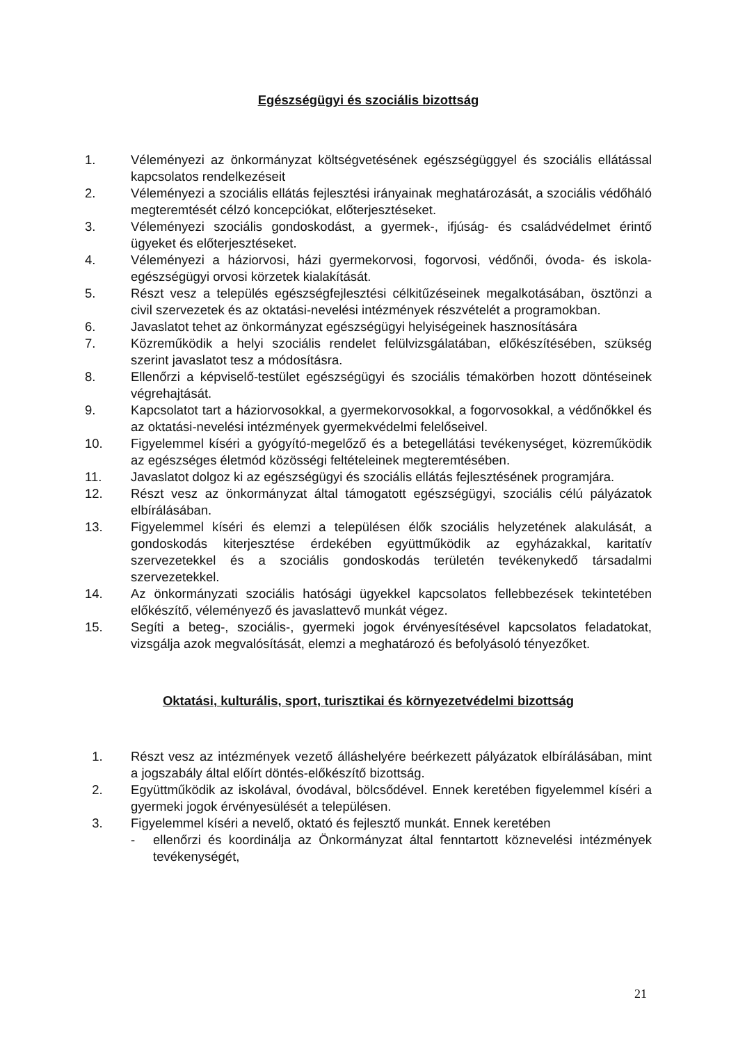Egészségügyi és szociális bizottság
1. Véleményezi az önkormányzat költségvetésének egészségüggyel és szociális ellátással kapcsolatos rendelkezéseit
2. Véleményezi a szociális ellátás fejlesztési irányainak meghatározását, a szociális védőháló megteremtését célzó koncepciókat, előterjesztéseket.
3. Véleményezi szociális gondoskodást, a gyermek-, ifjúság- és családvédelmet érintő ügyeket és előterjesztéseket.
4. Véleményezi a háziorvosi, házi gyermekorvosi, fogorvosi, védőnői, óvoda- és iskola-egészségügyi orvosi körzetek kialakítását.
5. Részt vesz a település egészségfejlesztési célkitűzéseinek megalkotásában, ösztönzi a civil szervezetek és az oktatási-nevelési intézmények részvételét a programokban.
6. Javaslatot tehet az önkormányzat egészségügyi helyiségeinek hasznosítására
7. Közreműködik a helyi szociális rendelet felülvizsgálatában, előkészítésében, szükség szerint javaslatot tesz a módosításra.
8. Ellenőrzi a képviselő-testület egészségügyi és szociális témakörben hozott döntéseinek végrehajtását.
9. Kapcsolatot tart a háziorvosokkal, a gyermekorvosokkal, a fogorvosokkal, a védőnőkkel és az oktatási-nevelési intézmények gyermekvédelmi felelőseivel.
10. Figyelemmel kíséri a gyógyító-megelőző és a betegellátási tevékenységet, közreműködik az egészséges életmód közösségi feltételeinek megteremtésében.
11. Javaslatot dolgoz ki az egészségügyi és szociális ellátás fejlesztésének programjára.
12. Részt vesz az önkormányzat által támogatott egészségügyi, szociális célú pályázatok elbírálásában.
13. Figyelemmel kíséri és elemzi a településen élők szociális helyzetének alakulását, a gondoskodás kiterjesztése érdekében együttműködik az egyházakkal, karitatív szervezetekkel és a szociális gondoskodás területén tevékenykedő társadalmi szervezetekkel.
14. Az önkormányzati szociális hatósági ügyekkel kapcsolatos fellebbezések tekintetében előkészítő, véleményező és javaslattevő munkát végez.
15. Segíti a beteg-, szociális-, gyermeki jogok érvényesítésével kapcsolatos feladatokat, vizsgálja azok megvalósítását, elemzi a meghatározó és befolyásoló tényezőket.
Oktatási, kulturális, sport, turisztikai és környezetvédelmi bizottság
1. Részt vesz az intézmények vezető álláshelyére beérkezett pályázatok elbírálásában, mint a jogszabály által előírt döntés-előkészítő bizottság.
2. Együttműködik az iskolával, óvodával, bölcsődével. Ennek keretében figyelemmel kíséri a gyermeki jogok érvényesülését a településen.
3. Figyelemmel kíséri a nevelő, oktató és fejlesztő munkát. Ennek keretében
- ellenőrzi és koordinálja az Önkormányzat által fenntartott köznevelési intézmények tevékenységét,
21